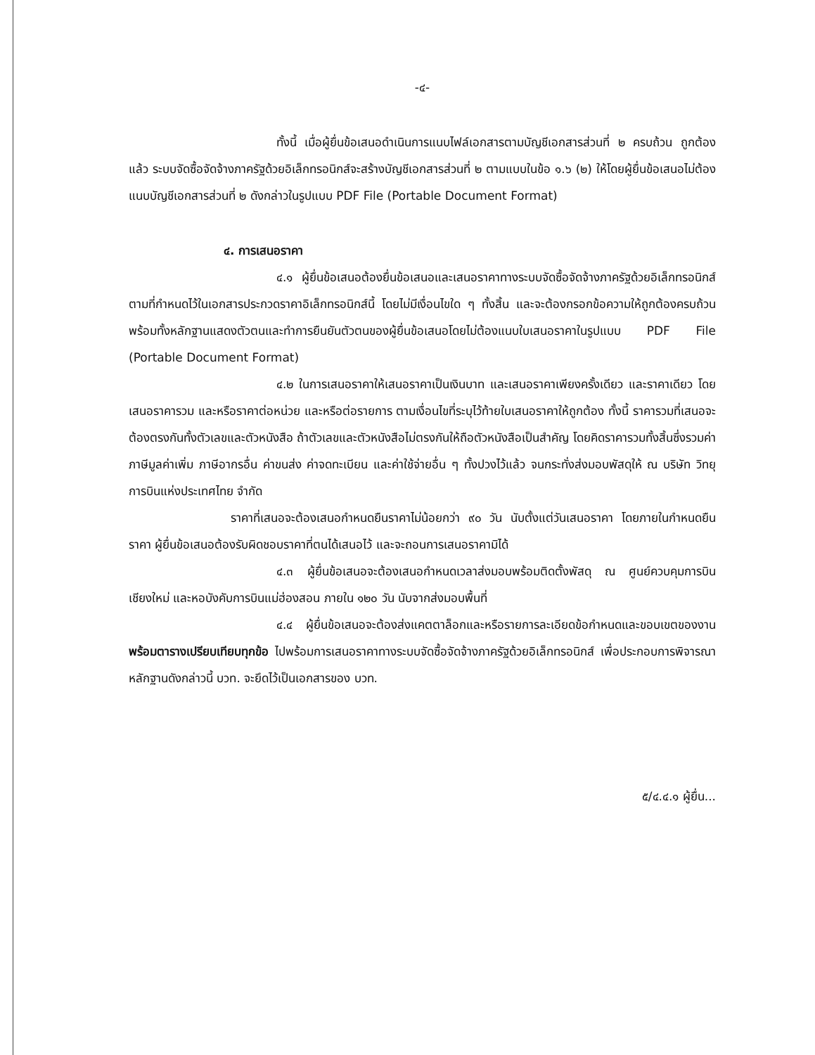-๔-
ทั้งนี้ เมื่อผู้ยื่นข้อเสนอดำเนินการแนบไฟล์เอกสารตามบัญชีเอกสารส่วนที่ ๒ ครบถ้วน ถูกต้องแล้ว ระบบจัดซื้อจัดจ้างภาครัฐด้วยอิเล็กทรอนิกส์จะสร้างบัญชีเอกสารส่วนที่ ๒ ตามแบบในข้อ ๑.๖ (๒) ให้โดยผู้ยื่นข้อเสนอไม่ต้องแนบบัญชีเอกสารส่วนที่ ๒ ดังกล่าวในรูปแบบ PDF File (Portable Document Format)
๔. การเสนอราคา
๔.๑ ผู้ยื่นข้อเสนอต้องยื่นข้อเสนอและเสนอราคาทางระบบจัดซื้อจัดจ้างภาครัฐด้วยอิเล็กทรอนิกส์ตามที่กำหนดไว้ในเอกสารประกวดราคาอิเล็กทรอนิกส์นี้ โดยไม่มีเงื่อนไขใด ๆ ทั้งสิ้น และจะต้องกรอกข้อความให้ถูกต้องครบถ้วน พร้อมทั้งหลักฐานแสดงตัวตนและทำการยืนยันตัวตนของผู้ยื่นข้อเสนอโดยไม่ต้องแนบใบเสนอราคาในรูปแบบ PDF File (Portable Document Format)
๔.๒ ในการเสนอราคาให้เสนอราคาเป็นเงินบาท และเสนอราคาเพียงครั้งเดียว และราคาเดียว โดยเสนอราคารวม และหรือราคาต่อหน่วย และหรือต่อรายการ ตามเงื่อนไขที่ระบุไว้ท้ายใบเสนอราคาให้ถูกต้อง ทั้งนี้ ราคารวมที่เสนอจะต้องตรงกันทั้งตัวเลขและตัวหนังสือ ถ้าตัวเลขและตัวหนังสือไม่ตรงกันให้ถือตัวหนังสือเป็นสำคัญ โดยคิดราคารวมทั้งสิ้นซึ่งรวมค่าภาษีมูลค่าเพิ่ม ภาษีอากรอื่น ค่าขนส่ง ค่าจดทะเบียน และค่าใช้จ่ายอื่น ๆ ทั้งปวงไว้แล้ว จนกระทั่งส่งมอบพัสดุให้ ณ บริษัท วิทยุการบินแห่งประเทศไทย จำกัด
ราคาที่เสนอจะต้องเสนอกำหนดยืนราคาไม่น้อยกว่า ๙๐ วัน นับตั้งแต่วันเสนอราคา โดยภายในกำหนดยืนราคา ผู้ยื่นข้อเสนอต้องรับผิดชอบราคาที่ตนได้เสนอไว้ และจะถอนการเสนอราคามิได้
๔.๓ ผู้ยื่นข้อเสนอจะต้องเสนอกำหนดเวลาส่งมอบพร้อมติดตั้งพัสดุ ณ ศูนย์ควบคุมการบินเชียงใหม่ และหอบังคับการบินแม่ฮ่องสอน ภายใน ๑๒๐ วัน นับจากส่งมอบพื้นที่
๔.๔ ผู้ยื่นข้อเสนอจะต้องส่งแคตตาล็อกและหรือรายการละเอียดข้อกำหนดและขอบเขตของงาน พร้อมตารางเปรียบเทียบทุกข้อ ไปพร้อมการเสนอราคาทางระบบจัดซื้อจัดจ้างภาครัฐด้วยอิเล็กทรอนิกส์ เพื่อประกอบการพิจารณา หลักฐานดังกล่าวนี้ บวท. จะยึดไว้เป็นเอกสารของ บวท.
๕/๔.๔.๑ ผู้ยื่น...